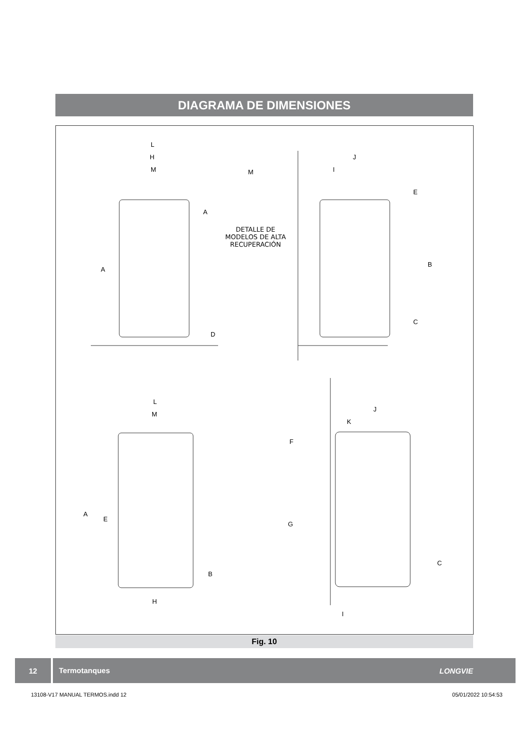DIAGRAMA DE DIMENSIONES
L
H
M
A
D
M
A
DETALLE DE
MODELOS DE ALTA
RECUPERACIÓN
J
I
E
B
C
L
M
A
E
B
H
J
K
F
G
C
I
Fig. 10
12 Termotanques LONGVIE
13108-V17 MANUAL TERMOS.indd 12 05/01/2022 10:54:53